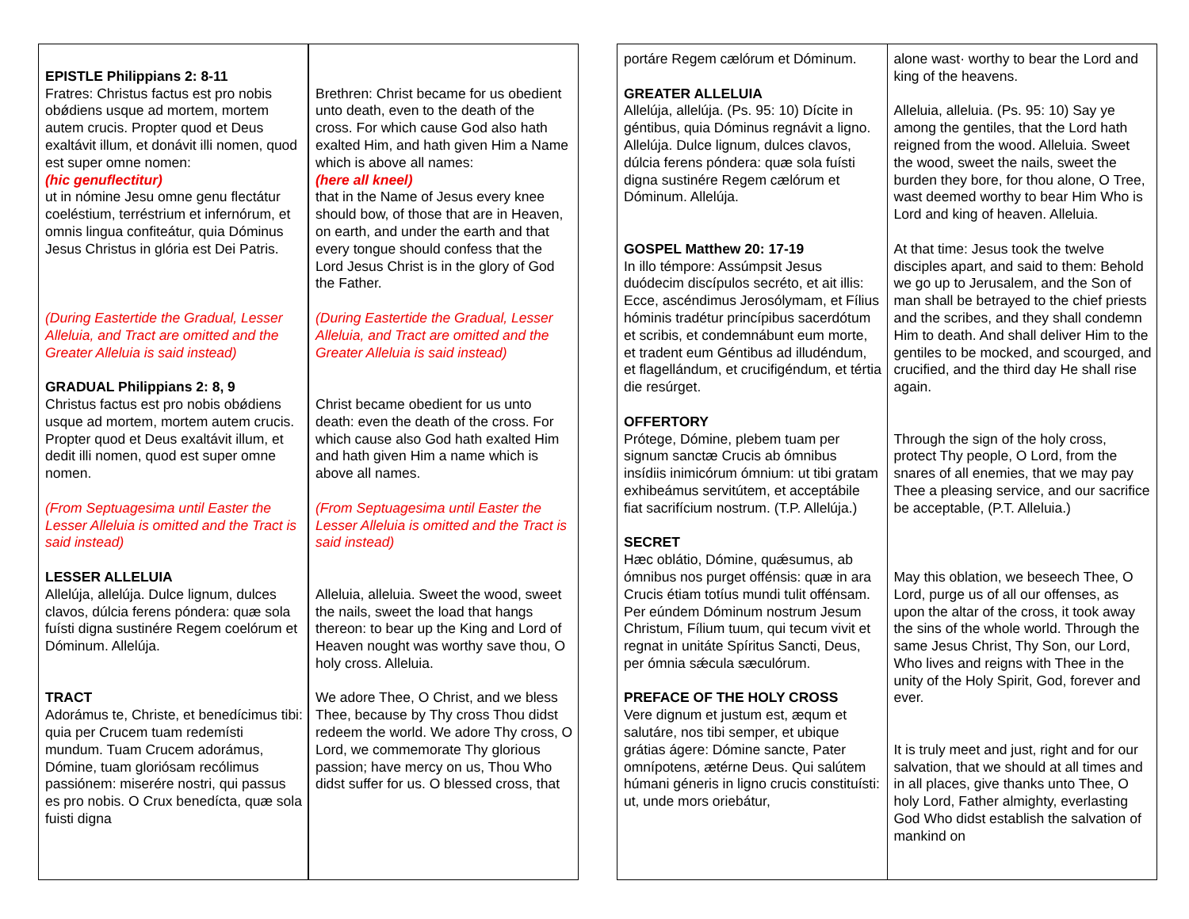| EPISTLE Philippians 2: 8-11 Fratres: Christus factus est pro nobis obǿdiens usque ad mortem, mortem autem crucis. Propter quod et Deus exaltávit illum, et donávit illi nomen, quod est super omne nomen: (hic genuflectitur) ut in nómine Jesu omne genu flectátur coeléstium, terréstrium et infernórum, et omnis lingua confiteátur, quia Dóminus Jesus Christus in glória est Dei Patris. (During Eastertide the Gradual, Lesser Alleluia, and Tract are omitted and the Greater Alleluia is said instead) GRADUAL Philippians 2: 8, 9 Christus factus est pro nobis obǿdiens usque ad mortem, mortem autem crucis. Propter quod et Deus exaltávit illum, et dedit illi nomen, quod est super omne nomen. (From Septuagesima until Easter the Lesser Alleluia is omitted and the Tract is said instead) LESSER ALLELUIA Allelúja, allelúja. Dulce lignum, dulces clavos, dúlcia ferens póndera: quæ sola fuísti digna sustinére Regem coelórum et Dóminum. Allelúja. TRACT Adorámus te, Christe, et benedícimus tibi: quia per Crucem tuam redemísti mundum. Tuam Crucem adorámus, Dómine, tuam gloriósam recólimus passiónem: miserére nostri, qui passus es pro nobis. O Crux benedícta, quæ sola fuisti digna | Brethren: Christ became for us obedient unto death, even to the death of the cross. For which cause God also hath exalted Him, and hath given Him a Name which is above all names: (here all kneel) that in the Name of Jesus every knee should bow, of those that are in Heaven, on earth, and under the earth and that every tongue should confess that the Lord Jesus Christ is in the glory of God the Father. (During Eastertide the Gradual, Lesser Alleluia, and Tract are omitted and the Greater Alleluia is said instead) Christ became obedient for us unto death: even the death of the cross. For which cause also God hath exalted Him and hath given Him a name which is above all names. (From Septuagesima until Easter the Lesser Alleluia is omitted and the Tract is said instead) Alleluia, alleluia. Sweet the wood, sweet the nails, sweet the load that hangs thereon: to bear up the King and Lord of Heaven nought was worthy save thou, O holy cross. Alleluia. We adore Thee, O Christ, and we bless Thee, because by Thy cross Thou didst redeem the world. We adore Thy cross, O Lord, we commemorate Thy glorious passion; have mercy on us, Thou Who didst suffer for us. O blessed cross, that |
| portáre Regem cælórum et Dóminum. GREATER ALLELUIA Allelúja, allelúja. (Ps. 95: 10) Dícite in géntibus, quia Dóminus regnávit a ligno. Allelúja. Dulce lignum, dulces clavos, dúlcia ferens póndera: quæ sola fuísti digna sustinére Regem cælórum et Dóminum. Allelúja. GOSPEL Matthew 20: 17-19 In illo témpore: Assúmpsit Jesus duódecim discípulos secréto, et ait illis: Ecce, ascéndimus Jerosólymam, et Fílius hóminis tradétur princípibus sacerdótum et scribis, et condemnábunt eum morte, et tradent eum Géntibus ad illudéndum, et flagellándum, et crucifigéndum, et tértia die resúrget. OFFERTORY Prótege, Dómine, plebem tuam per signum sanctæ Crucis ab ómnibus insídiis inimicórum ómnium: ut tibi gratam exhibeámus servitútem, et acceptábile fiat sacrifícium nostrum. (T.P. Allelúja.) SECRET Hæc oblátio, Dómine, quǽsumus, ab ómnibus nos purget offénsis: quæ in ara Crucis étiam totíus mundi tulit offénsam. Per eúndem Dóminum nostrum Jesum Christum, Fílium tuum, qui tecum vivit et regnat in unitáte Spíritus Sancti, Deus, per ómnia sǽcula sæculórum. PREFACE OF THE HOLY CROSS Vere dignum et justum est, æqum et salutáre, nos tibi semper, et ubique grátias ágere: Dómine sancte, Pater omnípotens, ætérne Deus. Qui salútem húmani géneris in ligno crucis constituísti: ut, unde mors oriebátur, | alone wast· worthy to bear the Lord and king of the heavens. Alleluia, alleluia. (Ps. 95: 10) Say ye among the gentiles, that the Lord hath reigned from the wood. Alleluia. Sweet the wood, sweet the nails, sweet the burden they bore, for thou alone, O Tree, wast deemed worthy to bear Him Who is Lord and king of heaven. Alleluia. At that time: Jesus took the twelve disciples apart, and said to them: Behold we go up to Jerusalem, and the Son of man shall be betrayed to the chief priests and the scribes, and they shall condemn Him to death. And shall deliver Him to the gentiles to be mocked, and scourged, and crucified, and the third day He shall rise again. Through the sign of the holy cross, protect Thy people, O Lord, from the snares of all enemies, that we may pay Thee a pleasing service, and our sacrifice be acceptable, (P.T. Alleluia.) May this oblation, we beseech Thee, O Lord, purge us of all our offenses, as upon the altar of the cross, it took away the sins of the whole world. Through the same Jesus Christ, Thy Son, our Lord, Who lives and reigns with Thee in the unity of the Holy Spirit, God, forever and ever. It is truly meet and just, right and for our salvation, that we should at all times and in all places, give thanks unto Thee, O holy Lord, Father almighty, everlasting God Who didst establish the salvation of mankind on |